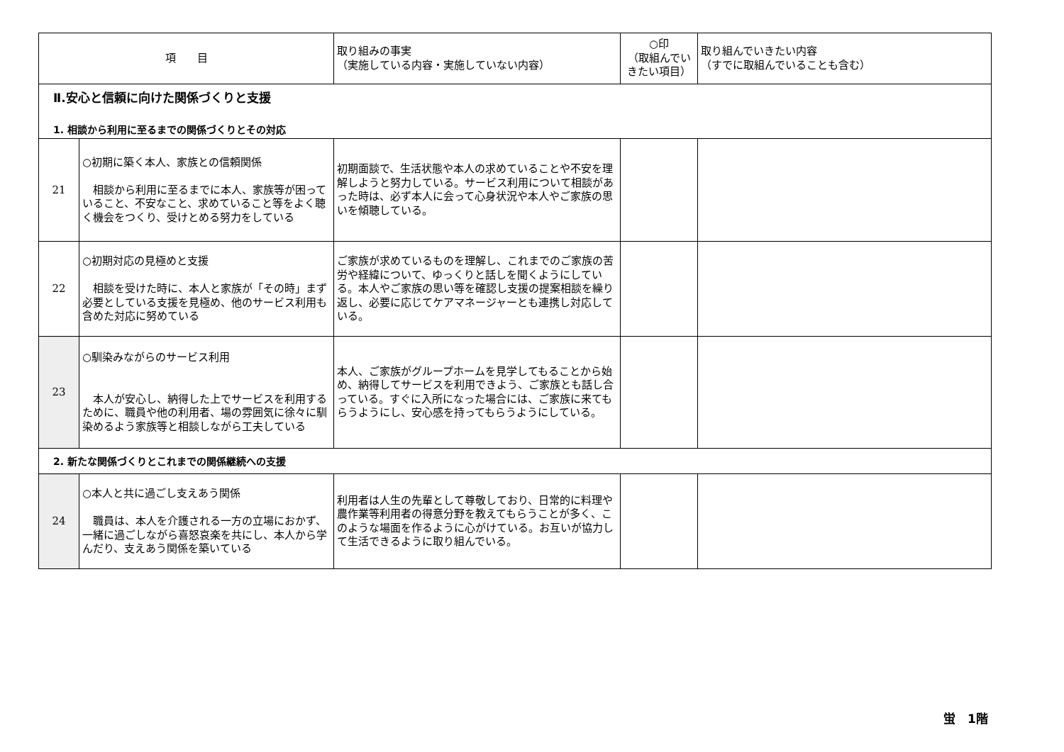| 項 目 | | 取り組みの事実 （実施している内容・実施していない内容） | ○印 （取組んでいきたい項目） | 取り組んでいきたい内容 （すでに取組んでいることも含む） |
| --- | --- | --- | --- | --- |
| Ⅱ.安心と信頼に向けた関係づくりと支援 1. 相談から利用に至るまでの関係づくりとその対応 | | | | |
| 21 | ○初期に築く本人、家族との信頼関係 相談から利用に至るまでに本人、家族等が困っていること、不安なこと、求めていること等をよく聴く機会をつくり、受けとめる努力をしている | 初期面談で、生活状態や本人の求めていることや不安を理解しようと努力している。サービス利用について相談があった時は、必ず本人に会って心身状況や本人やご家族の思いを傾聴している。 | | |
| 22 | ○初期対応の見極めと支援 相談を受けた時に、本人と家族が「その時」まず必要としている支援を見極め、他のサービス利用も含めた対応に努めている | ご家族が求めているものを理解し、これまでのご家族の苦労や経緯について、ゆっくりと話しを聞くようにしている。本人やご家族の思い等を確認し支援の提案相談を繰り返し、必要に応じてケアマネージャーとも連携し対応している。 | | |
| 23 | ○馴染みながらのサービス利用 本人が安心し、納得した上でサービスを利用するために、職員や他の利用者、場の雰囲気に徐々に馴染めるよう家族等と相談しながら工夫している | 本人、ご家族がグループホームを見学してもることから始め、納得してサービスを利用できよう、ご家族とも話し合っている。すぐに入所になった場合には、ご家族に来てもらうようにし、安心感を持ってもらうようにしている。 | | |
| 2. 新たな関係づくりとこれまでの関係継続への支援 | | | | |
| 24 | ○本人と共に過ごし支えあう関係 職員は、本人を介護される一方の立場におかず、一緒に過ごしながら喜怒哀楽を共にし、本人から学んだり、支えあう関係を築いている | 利用者は人生の先輩として尊敬しており、日常的に料理や農作業等利用者の得意分野を教えてもらうことが多く、このような場面を作るように心がけている。お互いが協力して生活できるように取り組んでいる。 | | |
蛍　1階